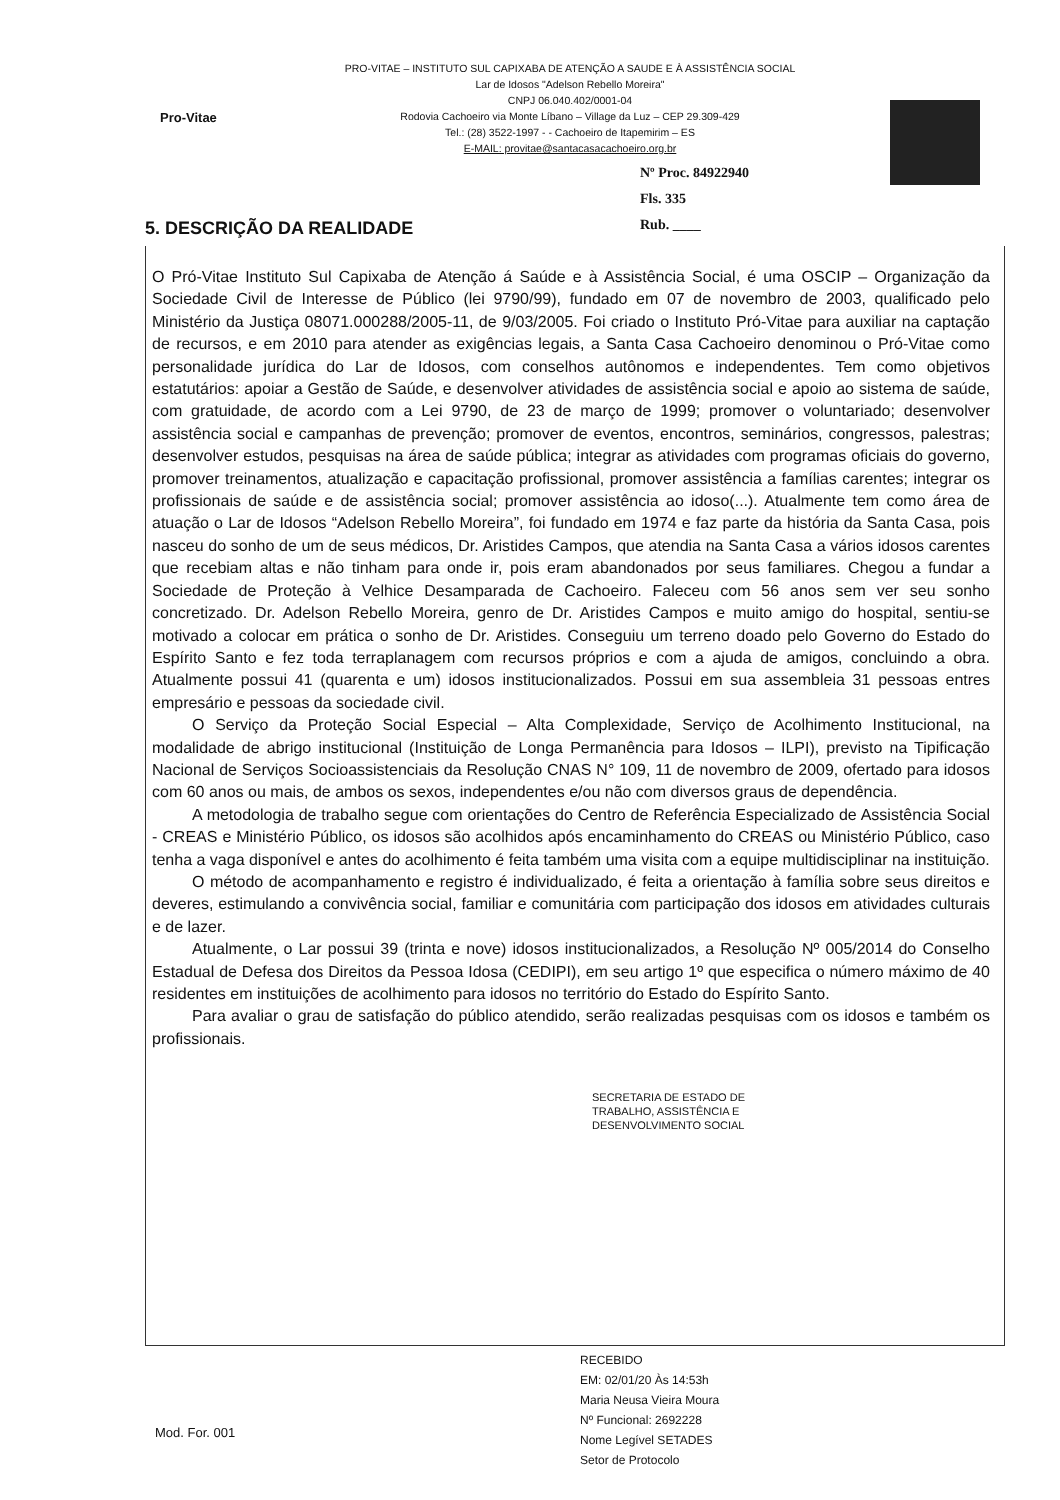PRO-VITAE – INSTITUTO SUL CAPIXABA DE ATENÇÃO A SAUDE E À ASSISTÊNCIA SOCIAL
Lar de Idosos "Adelson Rebello Moreira"
CNPJ 06.040.402/0001-04
Rodovia Cachoeiro via Monte Líbano – Village da Luz – CEP 29.309-429
Tel.: (28) 3522-1997 - - Cachoeiro de Itapemirim – ES
E-MAIL: provitae@santacasacachoeiro.org.br
Pro-Vitae
Nº Proc. 84922940
Fls. 335
Rub. ____
5. DESCRIÇÃO DA REALIDADE
O Pró-Vitae Instituto Sul Capixaba de Atenção á Saúde e à Assistência Social, é uma OSCIP – Organização da Sociedade Civil de Interesse de Público (lei 9790/99), fundado em 07 de novembro de 2003, qualificado pelo Ministério da Justiça 08071.000288/2005-11, de 9/03/2005. Foi criado o Instituto Pró-Vitae para auxiliar na captação de recursos, e em 2010 para atender as exigências legais, a Santa Casa Cachoeiro denominou o Pró-Vitae como personalidade jurídica do Lar de Idosos, com conselhos autônomos e independentes. Tem como objetivos estatutários: apoiar a Gestão de Saúde, e desenvolver atividades de assistência social e apoio ao sistema de saúde, com gratuidade, de acordo com a Lei 9790, de 23 de março de 1999; promover o voluntariado; desenvolver assistência social e campanhas de prevenção; promover de eventos, encontros, seminários, congressos, palestras; desenvolver estudos, pesquisas na área de saúde pública; integrar as atividades com programas oficiais do governo, promover treinamentos, atualização e capacitação profissional, promover assistência a famílias carentes; integrar os profissionais de saúde e de assistência social; promover assistência ao idoso(...). Atualmente tem como área de atuação o Lar de Idosos “Adelson Rebello Moreira”, foi fundado em 1974 e faz parte da história da Santa Casa, pois nasceu do sonho de um de seus médicos, Dr. Aristides Campos, que atendia na Santa Casa a vários idosos carentes que recebiam altas e não tinham para onde ir, pois eram abandonados por seus familiares. Chegou a fundar a Sociedade de Proteção à Velhice Desamparada de Cachoeiro. Faleceu com 56 anos sem ver seu sonho concretizado. Dr. Adelson Rebello Moreira, genro de Dr. Aristides Campos e muito amigo do hospital, sentiu-se motivado a colocar em prática o sonho de Dr. Aristides. Conseguiu um terreno doado pelo Governo do Estado do Espírito Santo e fez toda terraplanagem com recursos próprios e com a ajuda de amigos, concluindo a obra. Atualmente possui 41 (quarenta e um) idosos institucionalizados. Possui em sua assembleia 31 pessoas entres empresário e pessoas da sociedade civil.
O Serviço da Proteção Social Especial – Alta Complexidade, Serviço de Acolhimento Institucional, na modalidade de abrigo institucional (Instituição de Longa Permanência para Idosos – ILPI), previsto na Tipificação Nacional de Serviços Socioassistenciais da Resolução CNAS N° 109, 11 de novembro de 2009, ofertado para idosos com 60 anos ou mais, de ambos os sexos, independentes e/ou não com diversos graus de dependência.
A metodologia de trabalho segue com orientações do Centro de Referência Especializado de Assistência Social - CREAS e Ministério Público, os idosos são acolhidos após encaminhamento do CREAS ou Ministério Público, caso tenha a vaga disponível e antes do acolhimento é feita também uma visita com a equipe multidisciplinar na instituição.
O método de acompanhamento e registro é individualizado, é feita a orientação à família sobre seus direitos e deveres, estimulando a convivência social, familiar e comunitária com participação dos idosos em atividades culturais e de lazer.
Atualmente, o Lar possui 39 (trinta e nove) idosos institucionalizados, a Resolução Nº 005/2014 do Conselho Estadual de Defesa dos Direitos da Pessoa Idosa (CEDIPI), em seu artigo 1º que especifica o número máximo de 40 residentes em instituições de acolhimento para idosos no território do Estado do Espírito Santo.
Para avaliar o grau de satisfação do público atendido, serão realizadas pesquisas com os idosos e também os profissionais.
SECRETARIA DE ESTADO DE
TRABALHO, ASSISTÊNCIA E
DESENVOLVIMENTO SOCIAL
RECEBIDO
EM: 02/01/20 Às 14:53h
Maria Neusa Vieira Moura
Nº Funcional: 2692228
Nome Legível SETADES
Setor de Protocolo
Mod. For. 001